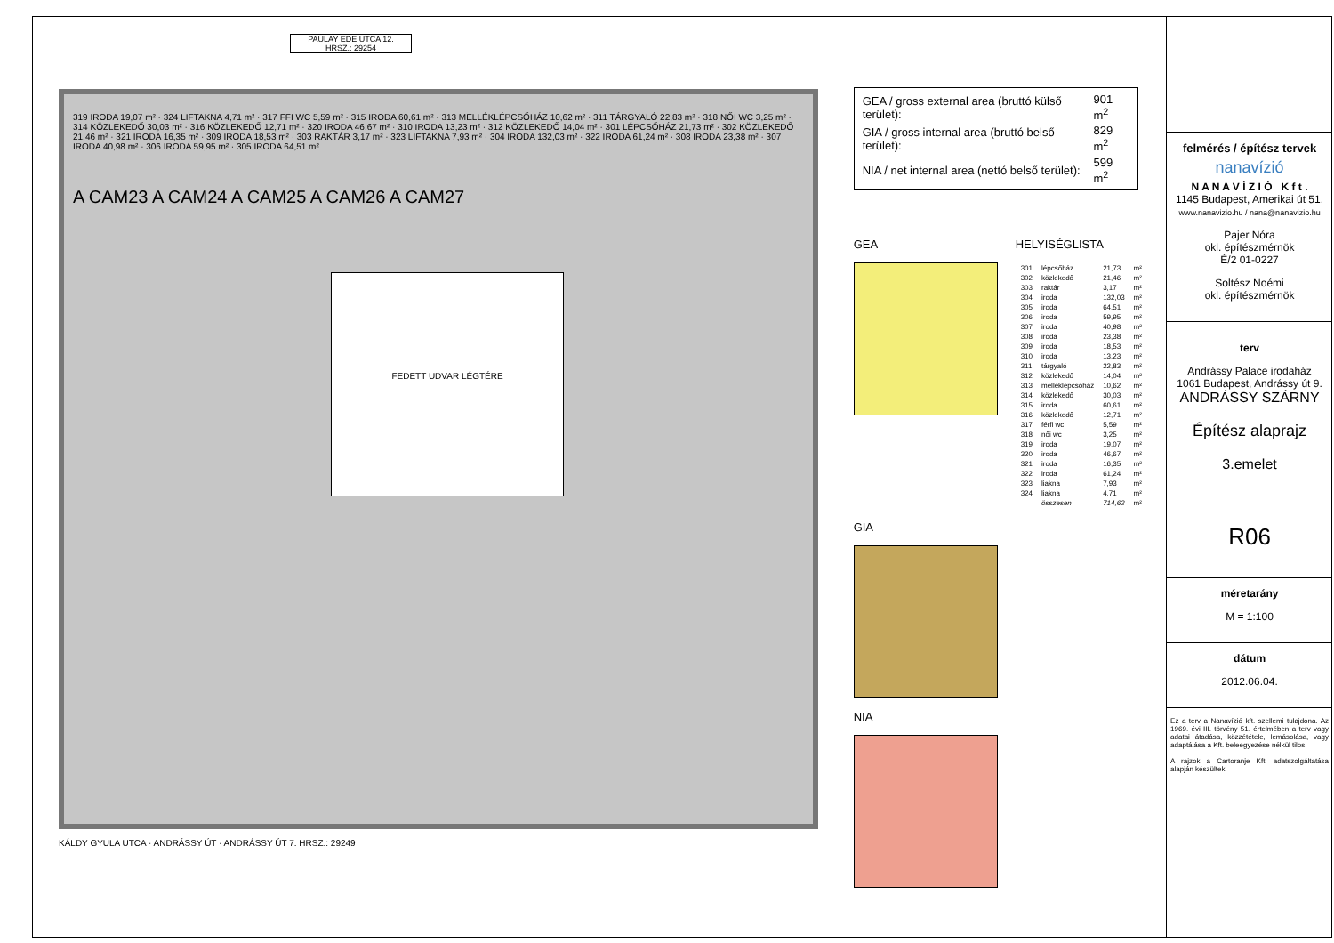PAULAY EDE UTCA 12.
HRSZ.: 29254
319 IRODA 19,07 m² · 324 LIFTAKNA 4,71 m² · 317 FFI WC 5,59 m² · 315 IRODA 60,61 m² · 313 MELLÉKLÉPCSŐHÁZ 10,62 m² · 311 TÁRGYALÓ 22,83 m² · 318 NŐI WC 3,25 m² · 314 KÖZLEKEDŐ 30,03 m² · 316 KÖZLEKEDŐ 12,71 m² · 320 IRODA 46,67 m² · 310 IRODA 13,23 m² · 312 KÖZLEKEDŐ 14,04 m² · 301 LÉPCSŐHÁZ 21,73 m² · 302 KÖZLEKEDŐ 21,46 m² · 321 IRODA 16,35 m² · 309 IRODA 18,53 m² · 303 RAKTÁR 3,17 m² · 323 LIFTAKNA 7,93 m² · 304 IRODA 132,03 m² · 322 IRODA 61,24 m² · 308 IRODA 23,38 m² · 307 IRODA 40,98 m² · 306 IRODA 59,95 m² · 305 IRODA 64,51 m²
A CAM23 A CAM24 A CAM25 A CAM26 A CAM27
FEDETT UDVAR LÉGTÉRE
KÁLDY GYULA UTCA · ANDRÁSSY ÚT · ANDRÁSSY ÚT 7. HRSZ.: 29249
| GEA / gross external area (bruttó külső terület): | 901 m<sup>2</sup> |
| GIA / gross internal area (bruttó belső terület): | 829 m<sup>2</sup> |
| NIA / net internal area (nettó belső terület): | 599 m<sup>2</sup> |
GEA HELYISÉGLISTA
| 301 | lépcsőház | 21,73 | m² |
| 302 | közlekedő | 21,46 | m² |
| 303 | raktár | 3,17 | m² |
| 304 | iroda | 132,03 | m² |
| 305 | iroda | 64,51 | m² |
| 306 | iroda | 59,95 | m² |
| 307 | iroda | 40,98 | m² |
| 308 | iroda | 23,38 | m² |
| 309 | iroda | 18,53 | m² |
| 310 | iroda | 13,23 | m² |
| 311 | tárgyaló | 22,83 | m² |
| 312 | közlekedő | 14,04 | m² |
| 313 | melléklépcsőház | 10,62 | m² |
| 314 | közlekedő | 30,03 | m² |
| 315 | iroda | 60,61 | m² |
| 316 | közlekedő | 12,71 | m² |
| 317 | férfi wc | 5,59 | m² |
| 318 | női wc | 3,25 | m² |
| 319 | iroda | 19,07 | m² |
| 320 | iroda | 46,67 | m² |
| 321 | iroda | 16,35 | m² |
| 322 | iroda | 61,24 | m² |
| 323 | liakna | 7,93 | m² |
| 324 | liakna | 4,71 | m² |
| | összesen | 714,62 | m² |
GIA
NIA
felmérés / építész tervek
nanavízió
N A N A V Í Z I Ó K f t .
1145 Budapest, Amerikai út 51.
www.nanavizio.hu / nana@nanavizio.hu
Pajer Nóra
okl. építészmérnök
É/2 01-0227
Soltész Noémi
okl. építészmérnök
terv
Andrássy Palace irodaház
1061 Budapest, Andrássy út 9.
ANDRÁSSY SZÁRNY
Építész alaprajz
3.emelet
R06
méretarány
M = 1:100
dátum
2012.06.04.
Ez a terv a Nanavízió kft. szellemi tulajdona. Az 1969. évi III. törvény 51. értelmében a terv vagy adatai átadása, közzététele, lemásolása, vagy adaptálása a Kft. beleegyezése nélkül tilos!
A rajzok a Cartoranje Kft. adatszolgáltatása alapján készültek.